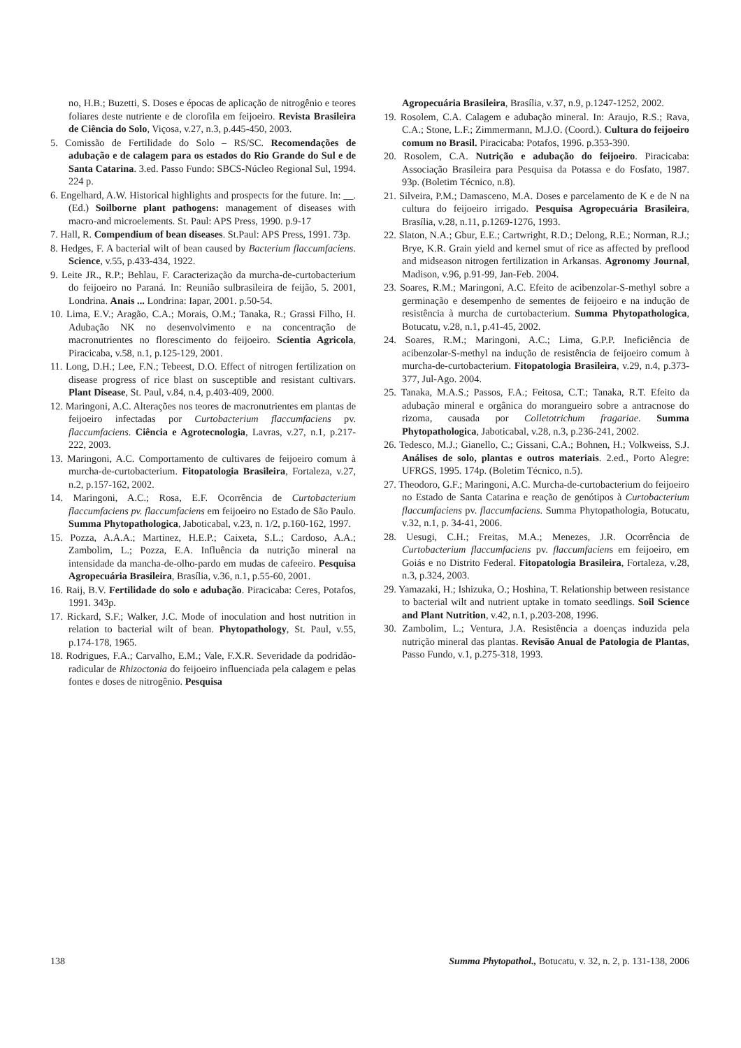no, H.B.; Buzetti, S. Doses e épocas de aplicação de nitrogênio e teores foliares deste nutriente e de clorofila em feijoeiro. Revista Brasileira de Ciência do Solo, Viçosa, v.27, n.3, p.445-450, 2003.
5. Comissão de Fertilidade do Solo – RS/SC. Recomendações de adubação e de calagem para os estados do Rio Grande do Sul e de Santa Catarina. 3.ed. Passo Fundo: SBCS-Núcleo Regional Sul, 1994. 224 p.
6. Engelhard, A.W. Historical highlights and prospects for the future. In: __. (Ed.) Soilborne plant pathogens: management of diseases with macro-and microelements. St. Paul: APS Press, 1990. p.9-17
7. Hall, R. Compendium of bean diseases. St.Paul: APS Press, 1991. 73p.
8. Hedges, F. A bacterial wilt of bean caused by Bacterium flaccumfaciens. Science, v.55, p.433-434, 1922.
9. Leite JR., R.P.; Behlau, F. Caracterização da murcha-de-curtobacterium do feijoeiro no Paraná. In: Reunião sulbrasileira de feijão, 5. 2001, Londrina. Anais ... Londrina: Iapar, 2001. p.50-54.
10. Lima, E.V.; Aragão, C.A.; Morais, O.M.; Tanaka, R.; Grassi Filho, H. Adubação NK no desenvolvimento e na concentração de macronutrientes no florescimento do feijoeiro. Scientia Agricola, Piracicaba, v.58, n.1, p.125-129, 2001.
11. Long, D.H.; Lee, F.N.; Tebeest, D.O. Effect of nitrogen fertilization on disease progress of rice blast on susceptible and resistant cultivars. Plant Disease, St. Paul, v.84, n.4, p.403-409, 2000.
12. Maringoni, A.C. Alterações nos teores de macronutrientes em plantas de feijoeiro infectadas por Curtobacterium flaccumfaciens pv. flaccumfaciens. Ciência e Agrotecnologia, Lavras, v.27, n.1, p.217-222, 2003.
13. Maringoni, A.C. Comportamento de cultivares de feijoeiro comum à murcha-de-curtobacterium. Fitopatologia Brasileira, Fortaleza, v.27, n.2, p.157-162, 2002.
14. Maringoni, A.C.; Rosa, E.F. Ocorrência de Curtobacterium flaccumfaciens pv. flaccumfaciens em feijoeiro no Estado de São Paulo. Summa Phytopathologica, Jaboticabal, v.23, n. 1/2, p.160-162, 1997.
15. Pozza, A.A.A.; Martinez, H.E.P.; Caixeta, S.L.; Cardoso, A.A.; Zambolim, L.; Pozza, E.A. Influência da nutrição mineral na intensidade da mancha-de-olho-pardo em mudas de cafeeiro. Pesquisa Agropecuária Brasileira, Brasília, v.36, n.1, p.55-60, 2001.
16. Raij, B.V. Fertilidade do solo e adubação. Piracicaba: Ceres, Potafos, 1991. 343p.
17. Rickard, S.F.; Walker, J.C. Mode of inoculation and host nutrition in relation to bacterial wilt of bean. Phytopathology, St. Paul, v.55, p.174-178, 1965.
18. Rodrigues, F.A.; Carvalho, E.M.; Vale, F.X.R. Severidade da podridão-radicular de Rhizoctonia do feijoeiro influenciada pela calagem e pelas fontes e doses de nitrogênio. Pesquisa
Agropecuária Brasileira, Brasília, v.37, n.9, p.1247-1252, 2002.
19. Rosolem, C.A. Calagem e adubação mineral. In: Araujo, R.S.; Rava, C.A.; Stone, L.F.; Zimmermann, M.J.O. (Coord.). Cultura do feijoeiro comum no Brasil. Piracicaba: Potafos, 1996. p.353-390.
20. Rosolem, C.A. Nutrição e adubação do feijoeiro. Piracicaba: Associação Brasileira para Pesquisa da Potassa e do Fosfato, 1987. 93p. (Boletim Técnico, n.8).
21. Silveira, P.M.; Damasceno, M.A. Doses e parcelamento de K e de N na cultura do feijoeiro irrigado. Pesquisa Agropecuária Brasileira, Brasília, v.28, n.11, p.1269-1276, 1993.
22. Slaton, N.A.; Gbur, E.E.; Cartwright, R.D.; Delong, R.E.; Norman, R.J.; Brye, K.R. Grain yield and kernel smut of rice as affected by preflood and midseason nitrogen fertilization in Arkansas. Agronomy Journal, Madison, v.96, p.91-99, Jan-Feb. 2004.
23. Soares, R.M.; Maringoni, A.C. Efeito de acibenzolar-S-methyl sobre a germinação e desempenho de sementes de feijoeiro e na indução de resistência à murcha de curtobacterium. Summa Phytopathologica, Botucatu, v.28, n.1, p.41-45, 2002.
24. Soares, R.M.; Maringoni, A.C.; Lima, G.P.P. Ineficiência de acibenzolar-S-methyl na indução de resistência de feijoeiro comum à murcha-de-curtobacterium. Fitopatologia Brasileira, v.29, n.4, p.373-377, Jul-Ago. 2004.
25. Tanaka, M.A.S.; Passos, F.A.; Feitosa, C.T.; Tanaka, R.T. Efeito da adubação mineral e orgânica do morangueiro sobre a antracnose do rizoma, causada por Colletotrichum fragariae. Summa Phytopathologica, Jaboticabal, v.28, n.3, p.236-241, 2002.
26. Tedesco, M.J.; Gianello, C.; Gissani, C.A.; Bohnen, H.; Volkweiss, S.J. Análises de solo, plantas e outros materiais. 2.ed., Porto Alegre: UFRGS, 1995. 174p. (Boletim Técnico, n.5).
27. Theodoro, G.F.; Maringoni, A.C. Murcha-de-curtobacterium do feijoeiro no Estado de Santa Catarina e reação de genótipos à Curtobacterium flaccumfaciens pv. flaccumfaciens. Summa Phytopathologia, Botucatu, v.32, n.1, p. 34-41, 2006.
28. Uesugi, C.H.; Freitas, M.A.; Menezes, J.R. Ocorrência de Curtobacterium flaccumfaciens pv. flaccumfaciens em feijoeiro, em Goiás e no Distrito Federal. Fitopatologia Brasileira, Fortaleza, v.28, n.3, p.324, 2003.
29. Yamazaki, H.; Ishizuka, O.; Hoshina, T. Relationship between resistance to bacterial wilt and nutrient uptake in tomato seedlings. Soil Science and Plant Nutrition, v.42, n.1, p.203-208, 1996.
30. Zambolim, L.; Ventura, J.A. Resistência a doenças induzida pela nutrição mineral das plantas. Revisão Anual de Patologia de Plantas, Passo Fundo, v.1, p.275-318, 1993.
138 Summa Phytopathol., Botucatu, v. 32, n. 2, p. 131-138, 2006